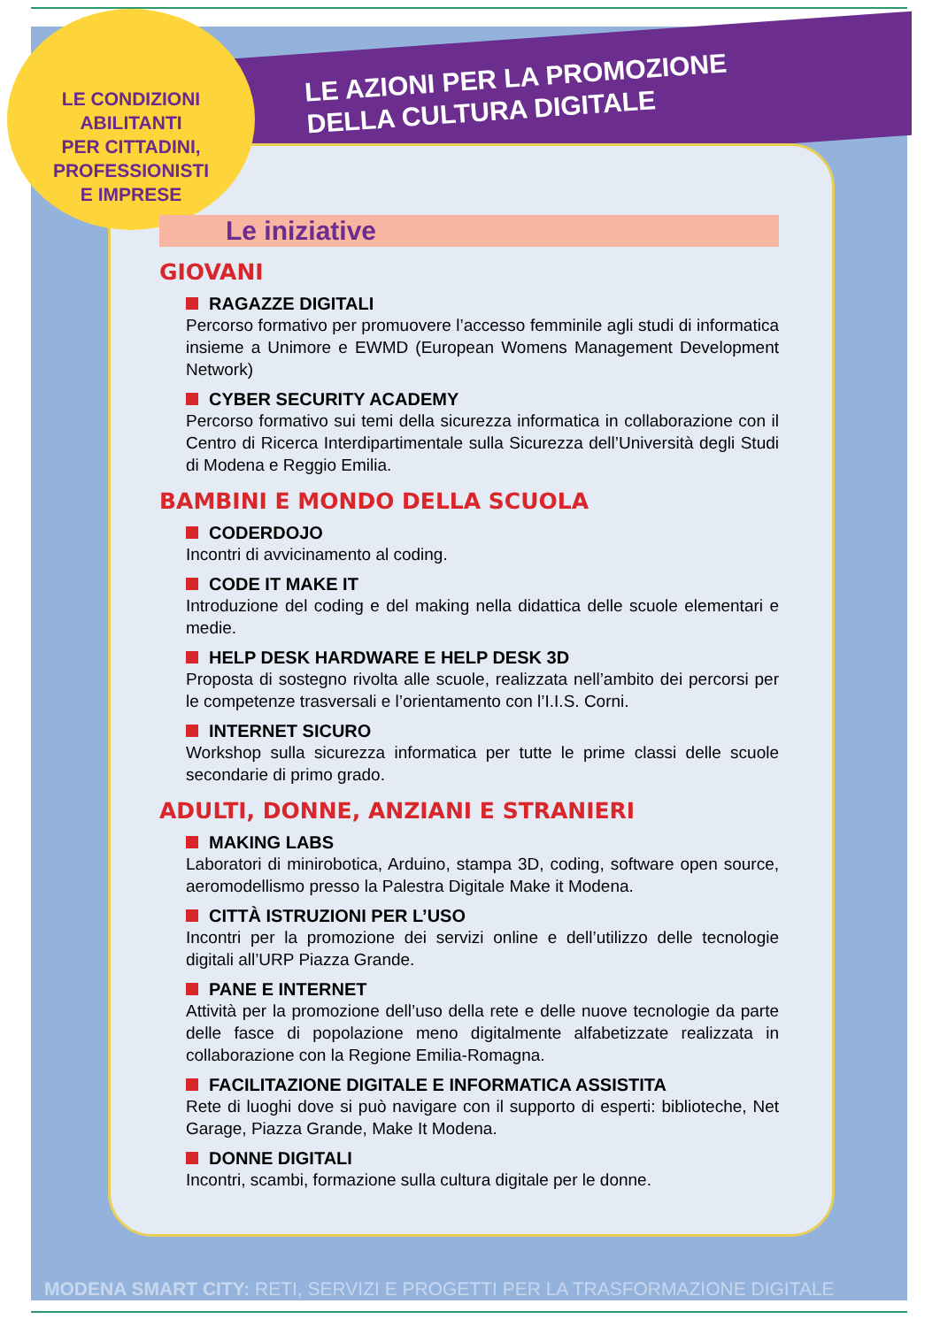LE AZIONI PER LA PROMOZIONE
DELLA CULTURA DIGITALE
LE CONDIZIONI
ABILITANTI
PER CITTADINI,
PROFESSIONISTI
E IMPRESE
Le iniziative
GIOVANI
RAGAZZE DIGITALI
Percorso formativo per promuovere l’accesso femminile agli studi di informatica insieme a Unimore e EWMD (European Womens Management Development Network)
CYBER SECURITY ACADEMY
Percorso formativo sui temi della sicurezza informatica in collaborazione con il Centro di Ricerca Interdipartimentale sulla Sicurezza dell’Università degli Studi di Modena e Reggio Emilia.
BAMBINI E MONDO DELLA SCUOLA
CODERDOJO
Incontri di avvicinamento al coding.
CODE IT MAKE IT
Introduzione del coding e del making nella didattica delle scuole elementari e medie.
HELP DESK HARDWARE E HELP DESK 3D
Proposta di sostegno rivolta alle scuole, realizzata nell’ambito dei percorsi per le competenze trasversali e l’orientamento con l’I.I.S. Corni.
INTERNET SICURO
Workshop sulla sicurezza informatica per tutte le prime classi delle scuole secondarie di primo grado.
ADULTI, DONNE, ANZIANI E STRANIERI
MAKING LABS
Laboratori di minirobotica, Arduino, stampa 3D, coding, software open source, aeromodellismo presso la Palestra Digitale Make it Modena.
CITTÀ ISTRUZIONI PER L’USO
Incontri per la promozione dei servizi online e dell’utilizzo delle tecnologie digitali all’URP Piazza Grande.
PANE E INTERNET
Attività per la promozione dell’uso della rete e delle nuove tecnologie da parte delle fasce di popolazione meno digitalmente alfabetizzate realizzata in collaborazione con la Regione Emilia-Romagna.
FACILITAZIONE DIGITALE E INFORMATICA ASSISTITA
Rete di luoghi dove si può navigare con il supporto di esperti: biblioteche, Net Garage, Piazza Grande, Make It Modena.
DONNE DIGITALI
Incontri, scambi, formazione sulla cultura digitale per le donne.
MODENA SMART CITY: RETI, SERVIZI E PROGETTI PER LA TRASFORMAZIONE DIGITALE